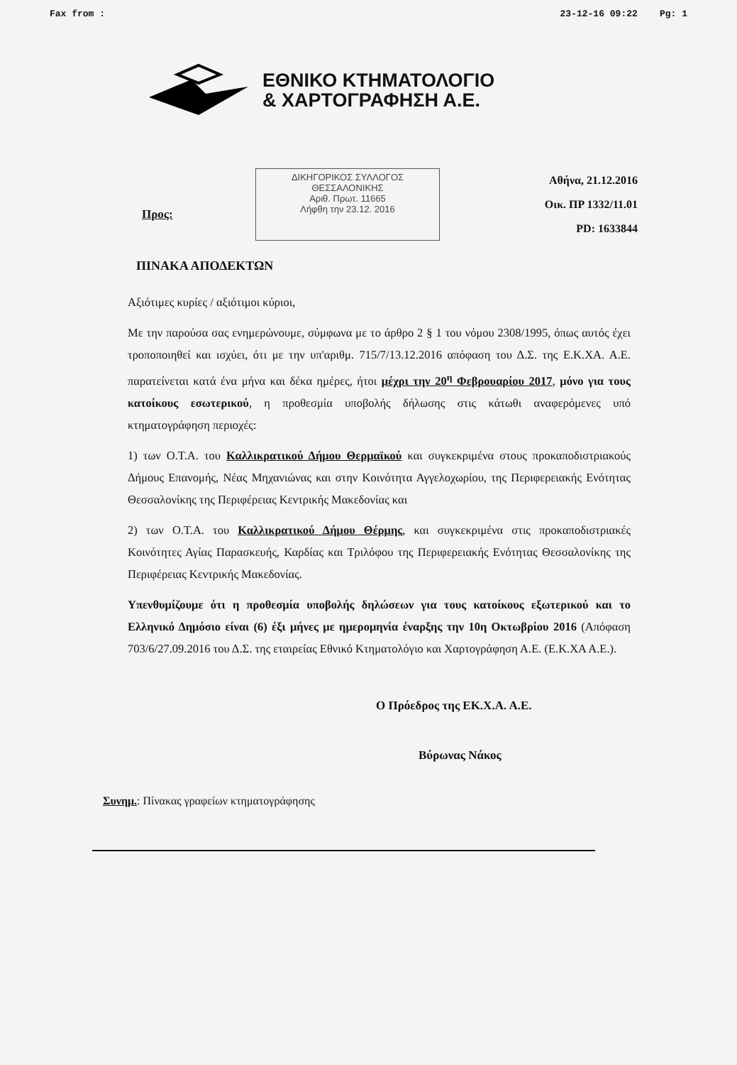Fax from : 23-12-16 09:22 Pg: 1
ΕΘΝΙΚΟ ΚΤΗΜΑΤΟΛΟΓΙΟ
& ΧΑΡΤΟΓΡΑΦΗΣΗ Α.Ε.
Προς:
ΔΙΚΗΓΟΡΙΚΟΣ ΣΥΛΛΟΓΟΣ
ΘΕΣΣΑΛΟΝΙΚΗΣ
Αριθ. Πρωτ. 11665
Λήφθη την 23.12. 2016
Αθήνα, 21.12.2016
Οικ. ΠΡ 1332/11.01
PD: 1633844
ΠΙΝΑΚΑ ΑΠΟΔΕΚΤΩΝ
Αξιότιμες κυρίες / αξιότιμοι κύριοι,
Με την παρούσα σας ενημερώνουμε, σύμφωνα με το άρθρο 2 § 1 του νόμου 2308/1995, όπως αυτός έχει τροποποιηθεί και ισχύει, ότι με την υπ'αριθμ. 715/7/13.12.2016 απόφαση του Δ.Σ. της Ε.Κ.ΧΑ. Α.Ε. παρατείνεται κατά ένα μήνα και δέκα ημέρες, ήτοι μέχρι την 20<sup>η</sup> Φεβρουαρίου 2017, μόνο για τους κατοίκους εσωτερικού, η προθεσμία υποβολής δήλωσης στις κάτωθι αναφερόμενες υπό κτηματογράφηση περιοχές:
1) των Ο.Τ.Α. του Καλλικρατικού Δήμου Θερμαϊκού και συγκεκριμένα στους προκαποδιστριακούς Δήμους Επανομής, Νέας Μηχανιώνας και στην Κοινότητα Αγγελοχωρίου, της Περιφερειακής Ενότητας Θεσσαλονίκης της Περιφέρειας Κεντρικής Μακεδονίας και
2) των Ο.Τ.Α. του Καλλικρατικού Δήμου Θέρμης, και συγκεκριμένα στις προκαποδιστριακές Κοινότητες Αγίας Παρασκευής, Καρδίας και Τριλόφου της Περιφερειακής Ενότητας Θεσσαλονίκης της Περιφέρειας Κεντρικής Μακεδονίας.
Υπενθυμίζουμε ότι η προθεσμία υποβολής δηλώσεων για τους κατοίκους εξωτερικού και το Ελληνικό Δημόσιο είναι (6) έξι μήνες με ημερομηνία έναρξης την 10η Οκτωβρίου 2016 (Απόφαση 703/6/27.09.2016 του Δ.Σ. της εταιρείας Εθνικό Κτηματολόγιο και Χαρτογράφηση Α.Ε. (Ε.Κ.ΧΑ Α.Ε.).
Ο Πρόεδρος της ΕΚ.Χ.Α. Α.Ε.
Βύρωνας Νάκος
Συνημ.: Πίνακας γραφείων κτηματογράφησης